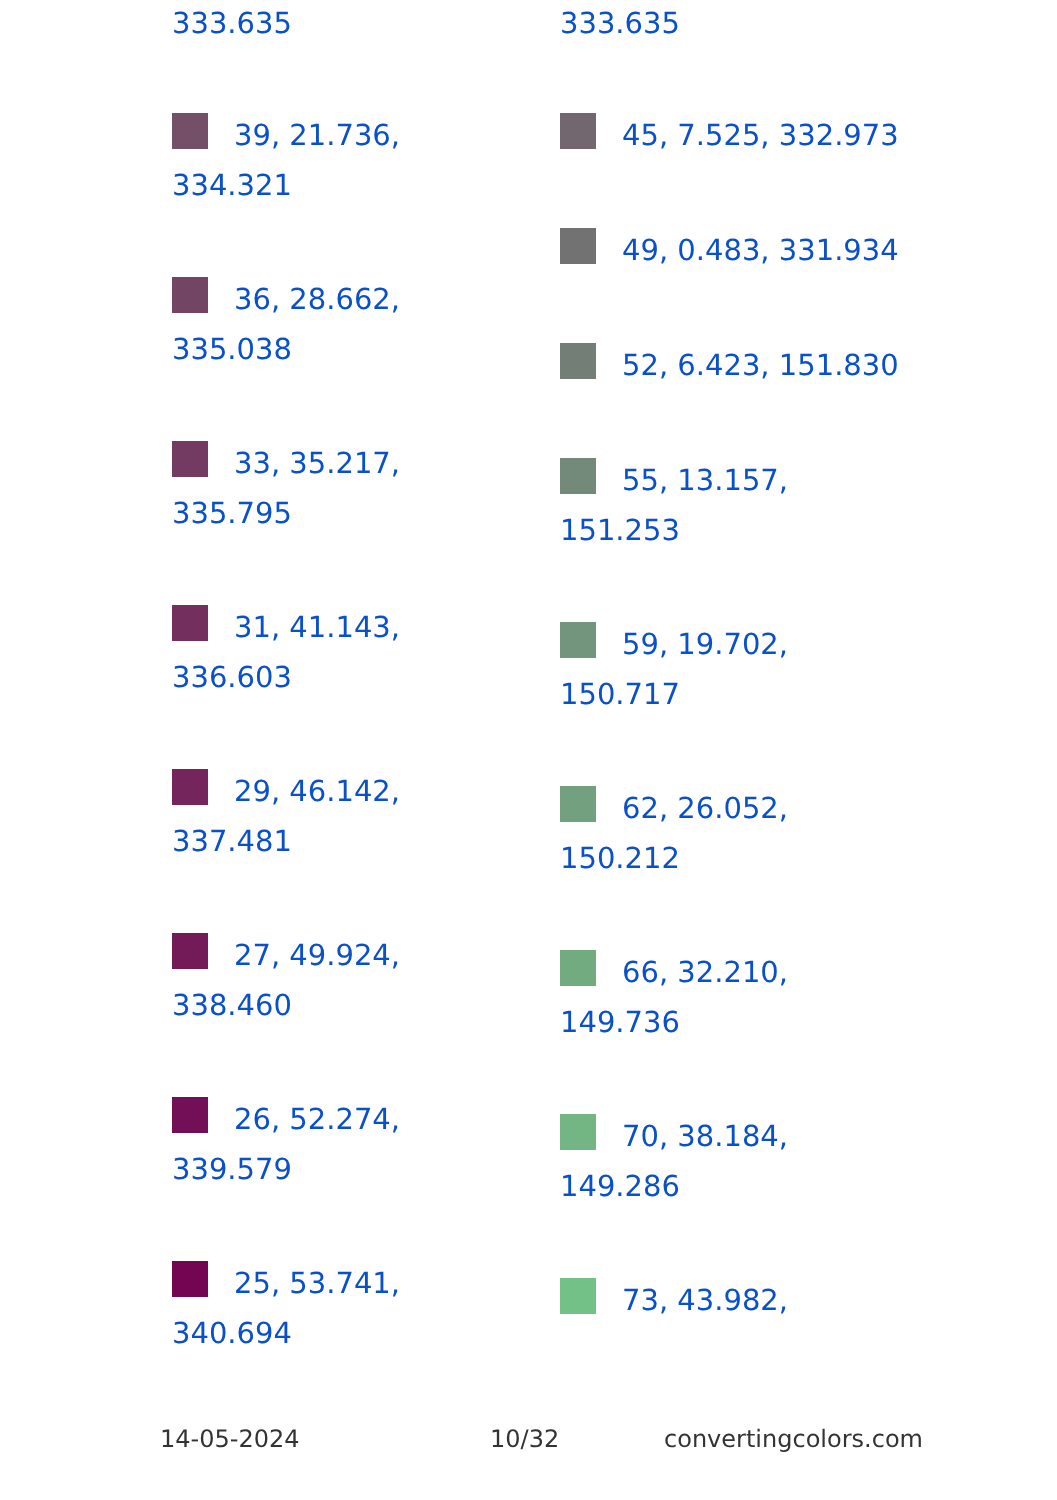333.635
39, 21.736, 334.321
36, 28.662, 335.038
33, 35.217, 335.795
31, 41.143, 336.603
29, 46.142, 337.481
27, 49.924, 338.460
26, 52.274, 339.579
25, 53.741, 340.694
333.635
45, 7.525, 332.973
49, 0.483, 331.934
52, 6.423, 151.830
55, 13.157, 151.253
59, 19.702, 150.717
62, 26.052, 150.212
66, 32.210, 149.736
70, 38.184, 149.286
73, 43.982,
14-05-2024 10/32 convertingcolors.com